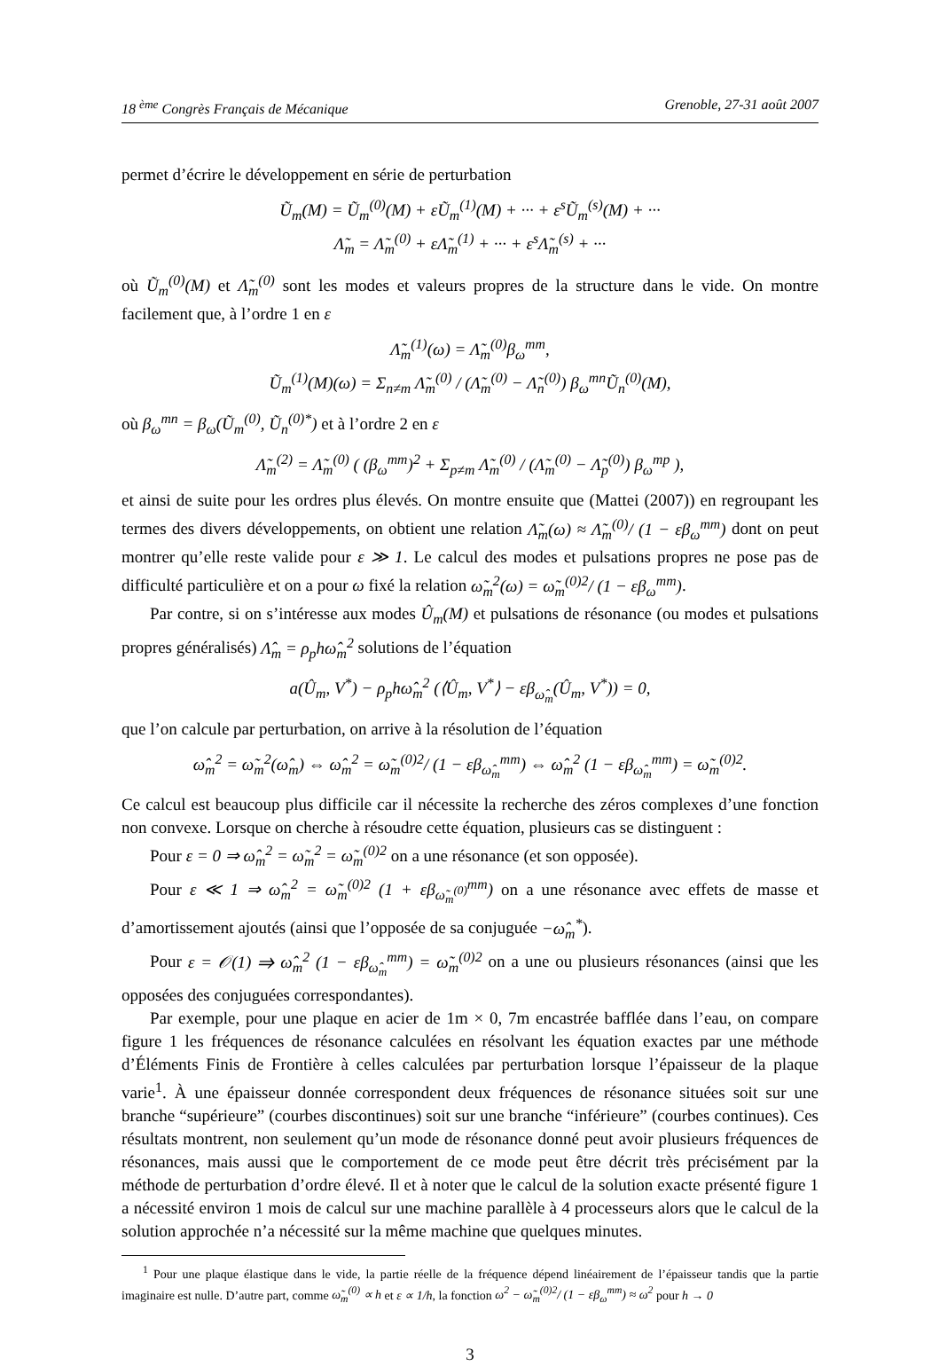18 <sup>ème</sup> Congrès Français de Mécanique Grenoble, 27-31 août 2007
permet d’écrire le développement en série de perturbation
Ũ<sub>m</sub>(M) = Ũ<sub>m</sub><sup>(0)</sup>(M) + εŨ<sub>m</sub><sup>(1)</sup>(M) + ··· + ε<sup>s</sup>Ũ<sub>m</sub><sup>(s)</sup>(M) + ···
Λ̃<sub>m</sub> = Λ̃<sub>m</sub><sup>(0)</sup> + εΛ̃<sub>m</sub><sup>(1)</sup> + ··· + ε<sup>s</sup>Λ̃<sub>m</sub><sup>(s)</sup> + ···
où Ũ<sub>m</sub><sup>(0)</sup>(M) et Λ̃<sub>m</sub><sup>(0)</sup> sont les modes et valeurs propres de la structure dans le vide. On montre facilement que, à l’ordre 1 en ε
Λ̃<sub>m</sub><sup>(1)</sup>(ω) = Λ̃<sub>m</sub><sup>(0)</sup>β<sub>ω</sub><sup>mm</sup>,
Ũ<sub>m</sub><sup>(1)</sup>(M)(ω) = Σ<sub>n≠m</sub> Λ̃<sub>m</sub><sup>(0)</sup> / (Λ̃<sub>m</sub><sup>(0)</sup> − Λ̃<sub>n</sub><sup>(0)</sup>) β<sub>ω</sub><sup>mn</sup>Ũ<sub>n</sub><sup>(0)</sup>(M),
où β<sub>ω</sub><sup>mn</sup> = β<sub>ω</sub>(Ũ<sub>m</sub><sup>(0)</sup>, Ũ<sub>n</sub><sup>(0)*</sup>) et à l’ordre 2 en ε
Λ̃<sub>m</sub><sup>(2)</sup> = Λ̃<sub>m</sub><sup>(0)</sup> ( (β<sub>ω</sub><sup>mm</sup>)<sup>2</sup> + Σ<sub>p≠m</sub> Λ̃<sub>m</sub><sup>(0)</sup> / (Λ̃<sub>m</sub><sup>(0)</sup> − Λ̃<sub>p</sub><sup>(0)</sup>) β<sub>ω</sub><sup>mp</sup> ),
et ainsi de suite pour les ordres plus élevés. On montre ensuite que (Mattei (2007)) en regroupant les termes des divers développements, on obtient une relation Λ̃<sub>m</sub>(ω) ≈ Λ̃<sub>m</sub><sup>(0)</sup>/ (1 − εβ<sub>ω</sub><sup>mm</sup>) dont on peut montrer qu’elle reste valide pour ε ≫ 1. Le calcul des modes et pulsations propres ne pose pas de difficulté particulière et on a pour ω fixé la relation ω̃<sub>m</sub><sup>2</sup>(ω) = ω̃<sub>m</sub><sup>(0)2</sup>/ (1 − εβ<sub>ω</sub><sup>mm</sup>).
Par contre, si on s’intéresse aux modes Û<sub>m</sub>(M) et pulsations de résonance (ou modes et pulsations propres généralisés) Λ̂<sub>m</sub> = ρ<sub>p</sub>hω̂<sub>m</sub><sup>2</sup> solutions de l’équation
a(Û<sub>m</sub>, V<sup>*</sup>) − ρ<sub>p</sub>hω̂<sub>m</sub><sup>2</sup> (⟨Û<sub>m</sub>, V<sup>*</sup>⟩ − εβ<sub>ω̂<sub>m</sub></sub>(Û<sub>m</sub>, V<sup>*</sup>)) = 0,
que l’on calcule par perturbation, on arrive à la résolution de l’équation
ω̂<sub>m</sub><sup>2</sup> = ω̃<sub>m</sub><sup>2</sup>(ω̂<sub>m</sub>) ⇔ ω̂<sub>m</sub><sup>2</sup> = ω̃<sub>m</sub><sup>(0)2</sup>/ (1 − εβ<sub>ω̂<sub>m</sub></sub><sup>mm</sup>) ⇔ ω̂<sub>m</sub><sup>2</sup> (1 − εβ<sub>ω̂<sub>m</sub></sub><sup>mm</sup>) = ω̃<sub>m</sub><sup>(0)2</sup>.
Ce calcul est beaucoup plus difficile car il nécessite la recherche des zéros complexes d’une fonction non convexe. Lorsque on cherche à résoudre cette équation, plusieurs cas se distinguent :
Pour ε = 0 ⇒ ω̂<sub>m</sub><sup>2</sup> = ω̃<sub>m</sub><sup>2</sup> = ω̃<sub>m</sub><sup>(0)2</sup> on a une résonance (et son opposée).
Pour ε ≪ 1 ⇒ ω̂<sub>m</sub><sup>2</sup> = ω̃<sub>m</sub><sup>(0)2</sup> (1 + εβ<sub>ω̃<sub>m</sub><sup>(0)</sup></sub><sup>mm</sup>) on a une résonance avec effets de masse et d’amortissement ajoutés (ainsi que l’opposée de sa conjuguée −ω̂<sub>m</sub><sup>*</sup>).
Pour ε = 𝒪(1) ⇒ ω̂<sub>m</sub><sup>2</sup> (1 − εβ<sub>ω̂<sub>m</sub></sub><sup>mm</sup>) = ω̃<sub>m</sub><sup>(0)2</sup> on a une ou plusieurs résonances (ainsi que les opposées des conjuguées correspondantes).
Par exemple, pour une plaque en acier de 1m × 0, 7m encastrée bafflée dans l’eau, on compare figure 1 les fréquences de résonance calculées en résolvant les équation exactes par une méthode d’Éléments Finis de Frontière à celles calculées par perturbation lorsque l’épaisseur de la plaque varie<sup>1</sup>. À une épaisseur donnée correspondent deux fréquences de résonance situées soit sur une branche “supérieure” (courbes discontinues) soit sur une branche “inférieure” (courbes continues). Ces résultats montrent, non seulement qu’un mode de résonance donné peut avoir plusieurs fréquences de résonances, mais aussi que le comportement de ce mode peut être décrit très précisément par la méthode de perturbation d’ordre élevé. Il et à noter que le calcul de la solution exacte présenté figure 1 a nécessité environ 1 mois de calcul sur une machine parallèle à 4 processeurs alors que le calcul de la solution approchée n’a nécessité sur la même machine que quelques minutes.
<sup>1</sup> Pour une plaque élastique dans le vide, la partie réelle de la fréquence dépend linéairement de l’épaisseur tandis que la partie imaginaire est nulle. D’autre part, comme ω̃<sub>m</sub><sup>(0)</sup> ∝ h et ε ∝ 1/h, la fonction ω<sup>2</sup> − ω̃<sub>m</sub><sup>(0)2</sup>/ (1 − εβ<sub>ω</sub><sup>mm</sup>) ≈ ω<sup>2</sup> pour h → 0
3